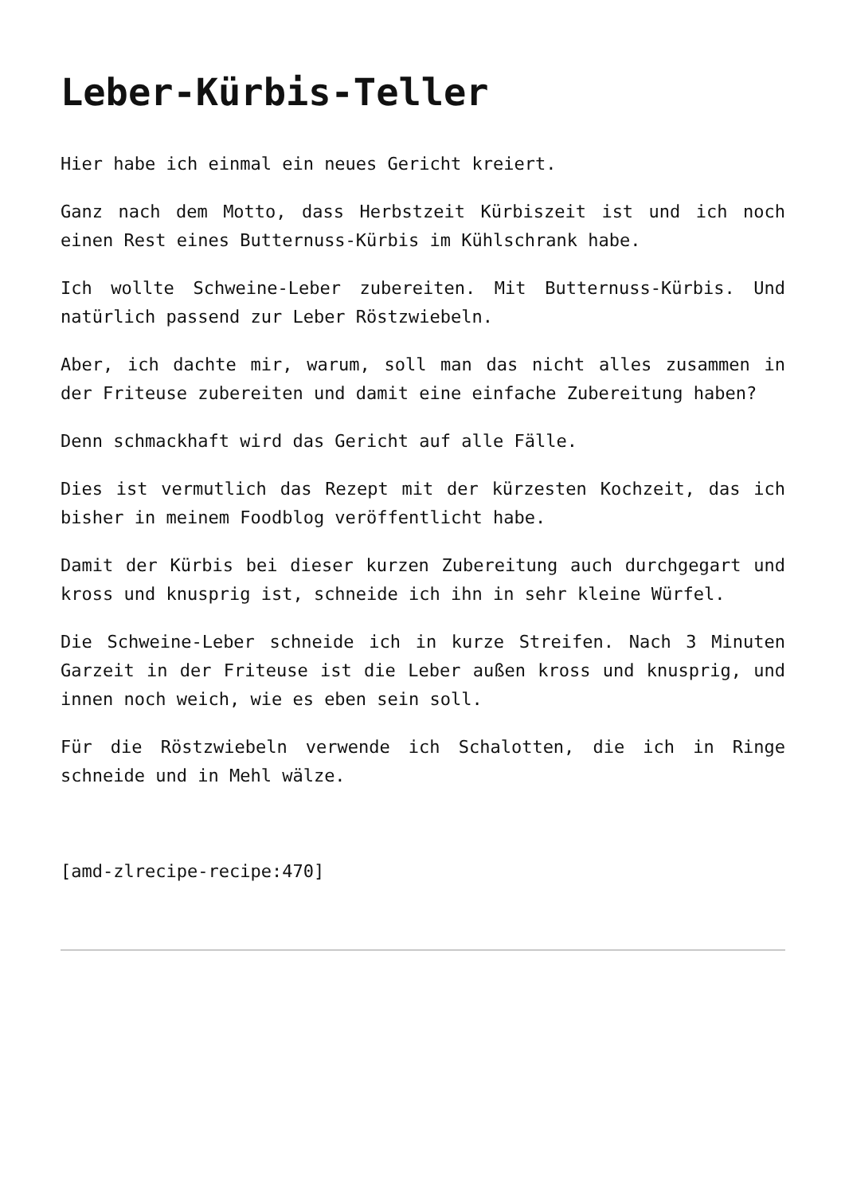Leber-Kürbis-Teller
Hier habe ich einmal ein neues Gericht kreiert.
Ganz nach dem Motto, dass Herbstzeit Kürbiszeit ist und ich noch einen Rest eines Butternuss-Kürbis im Kühlschrank habe.
Ich wollte Schweine-Leber zubereiten. Mit Butternuss-Kürbis. Und natürlich passend zur Leber Röstzwiebeln.
Aber, ich dachte mir, warum, soll man das nicht alles zusammen in der Friteuse zubereiten und damit eine einfache Zubereitung haben?
Denn schmackhaft wird das Gericht auf alle Fälle.
Dies ist vermutlich das Rezept mit der kürzesten Kochzeit, das ich bisher in meinem Foodblog veröffentlicht habe.
Damit der Kürbis bei dieser kurzen Zubereitung auch durchgegart und kross und knusprig ist, schneide ich ihn in sehr kleine Würfel.
Die Schweine-Leber schneide ich in kurze Streifen. Nach 3 Minuten Garzeit in der Friteuse ist die Leber außen kross und knusprig, und innen noch weich, wie es eben sein soll.
Für die Röstzwiebeln verwende ich Schalotten, die ich in Ringe schneide und in Mehl wälze.
[amd-zlrecipe-recipe:470]